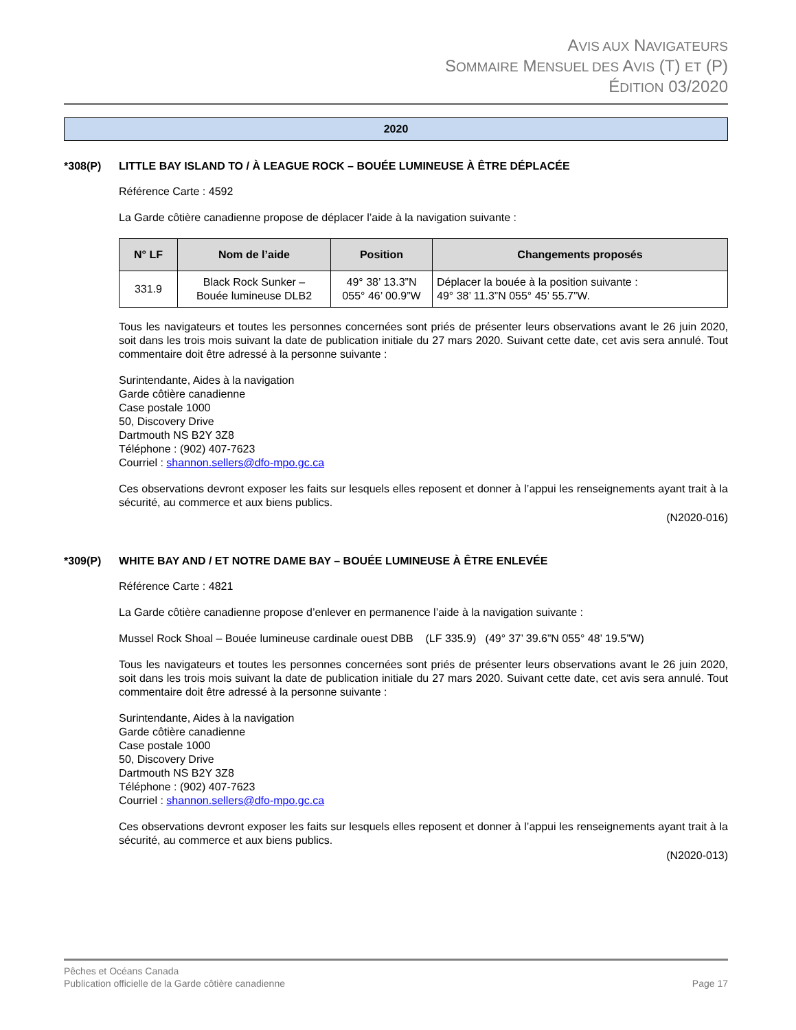AVIS AUX NAVIGATEURS
SOMMAIRE MENSUEL DES AVIS (T) ET (P)
ÉDITION 03/2020
2020
*308(P) LITTLE BAY ISLAND TO / À LEAGUE ROCK – BOUÉE LUMINEUSE À ÊTRE DÉPLACÉE
Référence Carte : 4592
La Garde côtière canadienne propose de déplacer l’aide à la navigation suivante :
| N° LF | Nom de l’aide | Position | Changements proposés |
| --- | --- | --- | --- |
| 331.9 | Black Rock Sunker – Bouée lumineuse DLB2 | 49° 38’ 13.3”N 055° 46’ 00.9”W | Déplacer la bouée à la position suivante : 49° 38’ 11.3”N 055° 45’ 55.7”W. |
Tous les navigateurs et toutes les personnes concernées sont priés de présenter leurs observations avant le 26 juin 2020, soit dans les trois mois suivant la date de publication initiale du 27 mars 2020. Suivant cette date, cet avis sera annulé. Tout commentaire doit être adressé à la personne suivante :
Surintendante, Aides à la navigation
Garde côtière canadienne
Case postale 1000
50, Discovery Drive
Dartmouth NS B2Y 3Z8
Téléphone : (902) 407-7623
Courriel : shannon.sellers@dfo-mpo.gc.ca
Ces observations devront exposer les faits sur lesquels elles reposent et donner à l’appui les renseignements ayant trait à la sécurité, au commerce et aux biens publics.
(N2020-016)
*309(P) WHITE BAY AND / ET NOTRE DAME BAY – BOUÉE LUMINEUSE À ÊTRE ENLEVÉE
Référence Carte : 4821
La Garde côtière canadienne propose d’enlever en permanence l’aide à la navigation suivante :
Mussel Rock Shoal – Bouée lumineuse cardinale ouest DBB (LF 335.9) (49° 37’ 39.6”N 055° 48’ 19.5”W)
Tous les navigateurs et toutes les personnes concernées sont priés de présenter leurs observations avant le 26 juin 2020, soit dans les trois mois suivant la date de publication initiale du 27 mars 2020. Suivant cette date, cet avis sera annulé. Tout commentaire doit être adressé à la personne suivante :
Surintendante, Aides à la navigation
Garde côtière canadienne
Case postale 1000
50, Discovery Drive
Dartmouth NS B2Y 3Z8
Téléphone : (902) 407-7623
Courriel : shannon.sellers@dfo-mpo.gc.ca
Ces observations devront exposer les faits sur lesquels elles reposent et donner à l’appui les renseignements ayant trait à la sécurité, au commerce et aux biens publics.
(N2020-013)
Pêches et Océans Canada
Publication officielle de la Garde côtière canadienne Page 17